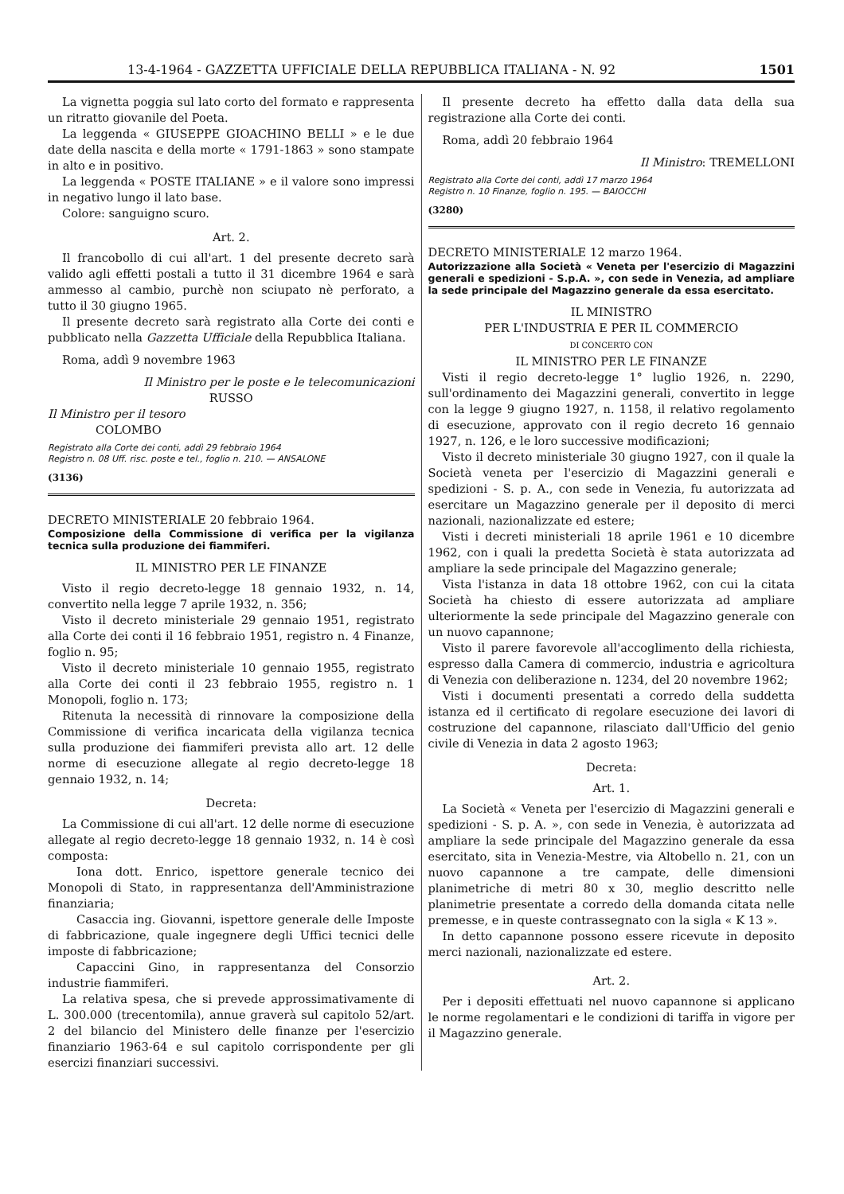13-4-1964 - GAZZETTA UFFICIALE DELLA REPUBBLICA ITALIANA - N. 92 1501
La vignetta poggia sul lato corto del formato e rappresenta un ritratto giovanile del Poeta.
La leggenda « GIUSEPPE GIOACHINO BELLI » e le due date della nascita e della morte « 1791-1863 » sono stampate in alto e in positivo.
La leggenda « POSTE ITALIANE » e il valore sono impressi in negativo lungo il lato base.
Colore: sanguigno scuro.
Art. 2.
Il francobollo di cui all'art. 1 del presente decreto sarà valido agli effetti postali a tutto il 31 dicembre 1964 e sarà ammesso al cambio, purchè non sciupato nè perforato, a tutto il 30 giugno 1965.
Il presente decreto sarà registrato alla Corte dei conti e pubblicato nella Gazzetta Ufficiale della Repubblica Italiana.
Roma, addì 9 novembre 1963
Il Ministro per le poste e le telecomunicazioni
RUSSO
Il Ministro per il tesoro
COLOMBO
Registrato alla Corte dei conti, addì 29 febbraio 1964
Registro n. 08 Uff. risc. poste e tel., foglio n. 210. — ANSALONE
(3136)
DECRETO MINISTERIALE 20 febbraio 1964.
Composizione della Commissione di verifica per la vigilanza tecnica sulla produzione dei fiammiferi.
IL MINISTRO PER LE FINANZE
Visto il regio decreto-legge 18 gennaio 1932, n. 14, convertito nella legge 7 aprile 1932, n. 356;
Visto il decreto ministeriale 29 gennaio 1951, registrato alla Corte dei conti il 16 febbraio 1951, registro n. 4 Finanze, foglio n. 95;
Visto il decreto ministeriale 10 gennaio 1955, registrato alla Corte dei conti il 23 febbraio 1955, registro n. 1 Monopoli, foglio n. 173;
Ritenuta la necessità di rinnovare la composizione della Commissione di verifica incaricata della vigilanza tecnica sulla produzione dei fiammiferi prevista allo art. 12 delle norme di esecuzione allegate al regio decreto-legge 18 gennaio 1932, n. 14;
Decreta:
La Commissione di cui all'art. 12 delle norme di esecuzione allegate al regio decreto-legge 18 gennaio 1932, n. 14 è così composta:
Iona dott. Enrico, ispettore generale tecnico dei Monopoli di Stato, in rappresentanza dell'Amministrazione finanziaria;
Casaccia ing. Giovanni, ispettore generale delle Imposte di fabbricazione, quale ingegnere degli Uffici tecnici delle imposte di fabbricazione;
Capaccini Gino, in rappresentanza del Consorzio industrie fiammiferi.
La relativa spesa, che si prevede approssimativamente di L. 300.000 (trecentomila), annue graverà sul capitolo 52/art. 2 del bilancio del Ministero delle finanze per l'esercizio finanziario 1963-64 e sul capitolo corrispondente per gli esercizi finanziari successivi.
Il presente decreto ha effetto dalla data della sua registrazione alla Corte dei conti.
Roma, addì 20 febbraio 1964
Il Ministro: TREMELLONI
Registrato alla Corte dei conti, addì 17 marzo 1964
Registro n. 10 Finanze, foglio n. 195. — BAIOCCHI
(3280)
DECRETO MINISTERIALE 12 marzo 1964.
Autorizzazione alla Società « Veneta per l'esercizio di Magazzini generali e spedizioni - S.p.A. », con sede in Venezia, ad ampliare la sede principale del Magazzino generale da essa esercitato.
IL MINISTRO
PER L'INDUSTRIA E PER IL COMMERCIO
DI CONCERTO CON
IL MINISTRO PER LE FINANZE
Visti il regio decreto-legge 1° luglio 1926, n. 2290, sull'ordinamento dei Magazzini generali, convertito in legge con la legge 9 giugno 1927, n. 1158, il relativo regolamento di esecuzione, approvato con il regio decreto 16 gennaio 1927, n. 126, e le loro successive modificazioni;
Visto il decreto ministeriale 30 giugno 1927, con il quale la Società veneta per l'esercizio di Magazzini generali e spedizioni - S. p. A., con sede in Venezia, fu autorizzata ad esercitare un Magazzino generale per il deposito di merci nazionali, nazionalizzate ed estere;
Visti i decreti ministeriali 18 aprile 1961 e 10 dicembre 1962, con i quali la predetta Società è stata autorizzata ad ampliare la sede principale del Magazzino generale;
Vista l'istanza in data 18 ottobre 1962, con cui la citata Società ha chiesto di essere autorizzata ad ampliare ulteriormente la sede principale del Magazzino generale con un nuovo capannone;
Visto il parere favorevole all'accoglimento della richiesta, espresso dalla Camera di commercio, industria e agricoltura di Venezia con deliberazione n. 1234, del 20 novembre 1962;
Visti i documenti presentati a corredo della suddetta istanza ed il certificato di regolare esecuzione dei lavori di costruzione del capannone, rilasciato dall'Ufficio del genio civile di Venezia in data 2 agosto 1963;
Decreta:
Art. 1.
La Società « Veneta per l'esercizio di Magazzini generali e spedizioni - S. p. A. », con sede in Venezia, è autorizzata ad ampliare la sede principale del Magazzino generale da essa esercitato, sita in Venezia-Mestre, via Altobello n. 21, con un nuovo capannone a tre campate, delle dimensioni planimetriche di metri 80 x 30, meglio descritto nelle planimetrie presentate a corredo della domanda citata nelle premesse, e in queste contrassegnato con la sigla « K 13 ».
In detto capannone possono essere ricevute in deposito merci nazionali, nazionalizzate ed estere.
Art. 2.
Per i depositi effettuati nel nuovo capannone si applicano le norme regolamentari e le condizioni di tariffa in vigore per il Magazzino generale.